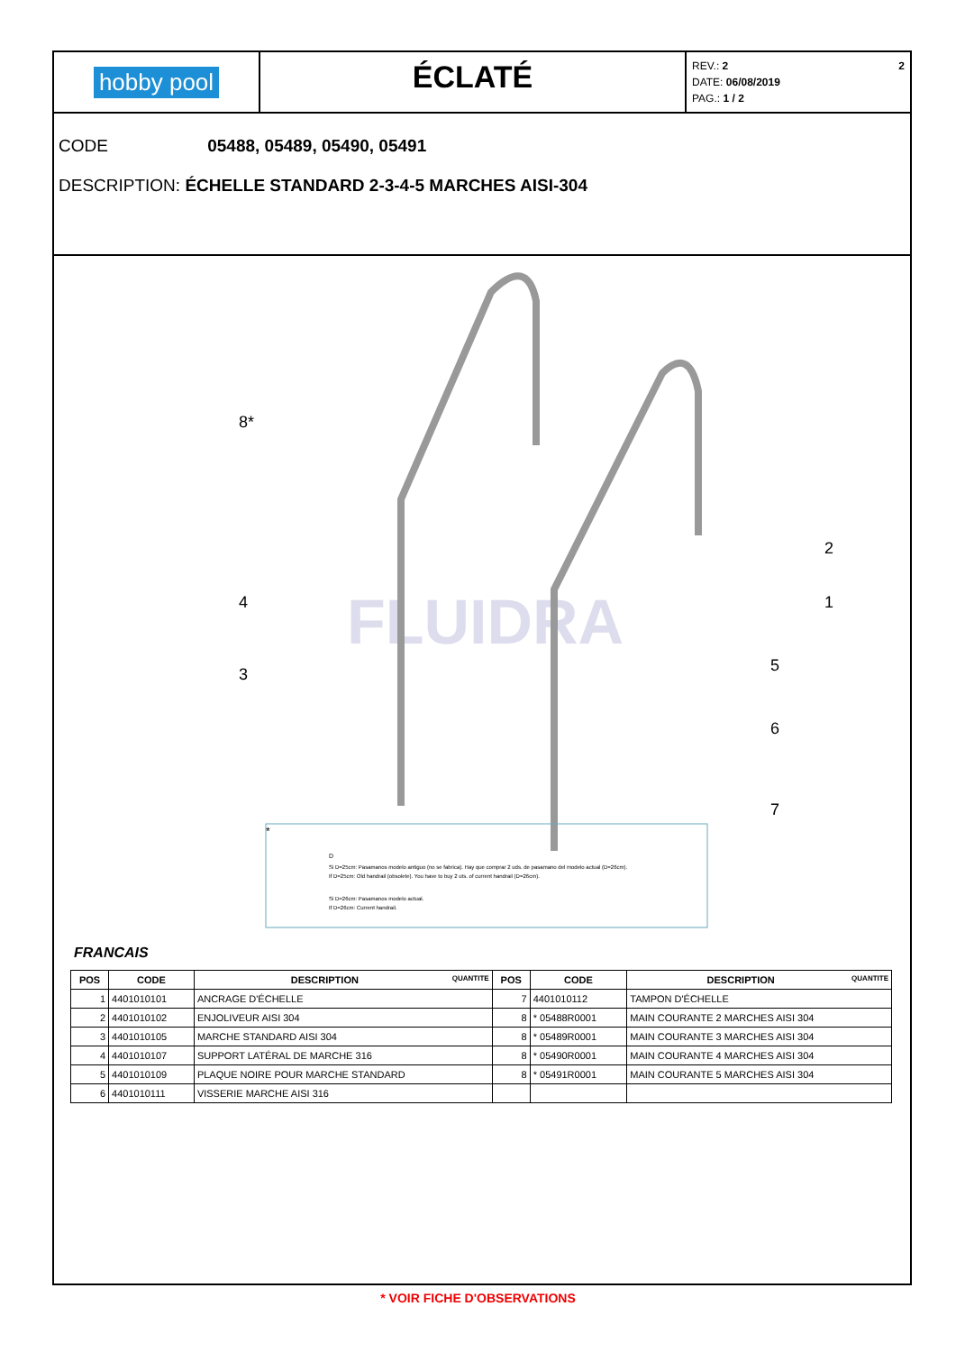hobby pool
ÉCLATÉ
REV.: 2 2
DATE: 06/08/2019
PAG.: 1 / 2
CODE 05488, 05489, 05490, 05491
DESCRIPTION: ÉCHELLE STANDARD 2-3-4-5 MARCHES AISI-304
FLUIDRA
8*
2
1
4
3
5
6
7
*
D
Si D=25cm: Pasamanos modelo antiguo (no se fabrica). Hay que comprar 2 uds. de pasamano del modelo actual (D=26cm).
If D=25cm: Old handrail (obsolete). You have to buy 2 uts. of current handrail (D=26cm).
Si D=26cm: Pasamanos modelo actual.
If D=26cm: Current handrail.
FRANCAIS
| POS | CODE | DESCRIPTION QUANTITE | POS | CODE | DESCRIPTION QUANTITE |
| --- | --- | --- | --- | --- | --- |
| 1 | 4401010101 | ANCRAGE D'ÉCHELLE | 7 | 4401010112 | TAMPON D'ÉCHELLE |
| 2 | 4401010102 | ENJOLIVEUR AISI 304 | 8 | * 05488R0001 | MAIN COURANTE 2 MARCHES AISI 304 |
| 3 | 4401010105 | MARCHE STANDARD AISI 304 | 8 | * 05489R0001 | MAIN COURANTE 3 MARCHES AISI 304 |
| 4 | 4401010107 | SUPPORT LATÉRAL DE MARCHE 316 | 8 | * 05490R0001 | MAIN COURANTE 4 MARCHES AISI 304 |
| 5 | 4401010109 | PLAQUE NOIRE POUR MARCHE STANDARD | 8 | * 05491R0001 | MAIN COURANTE 5 MARCHES AISI 304 |
| 6 | 4401010111 | VISSERIE MARCHE AISI 316 | | | |
* VOIR FICHE D'OBSERVATIONS